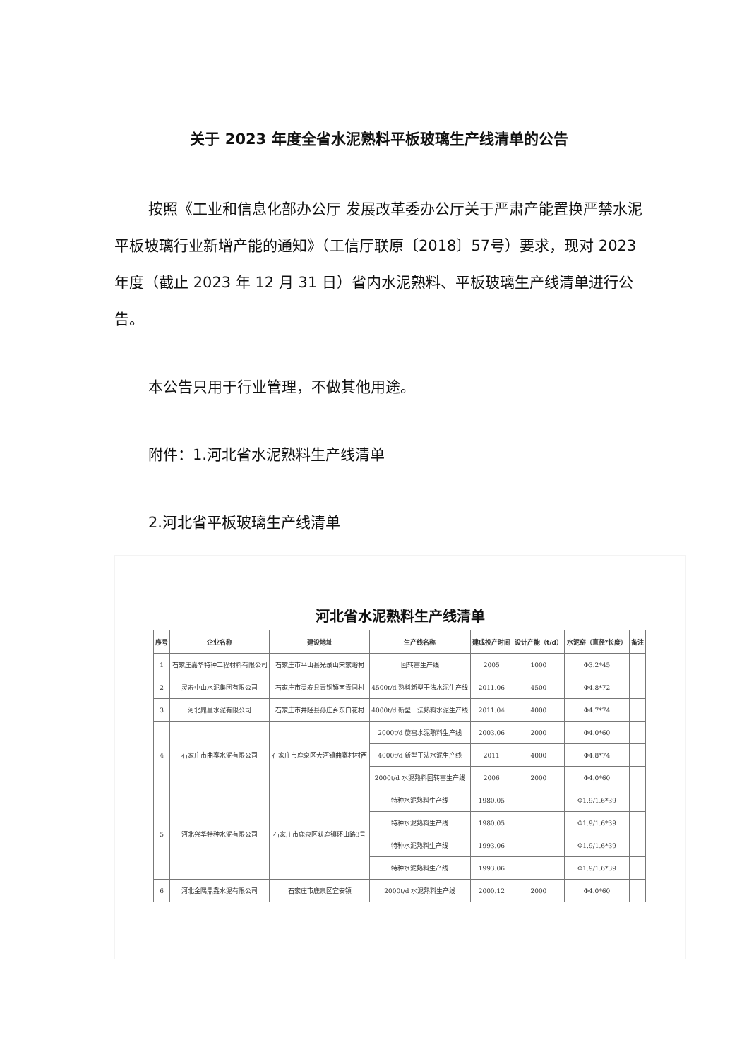关于 2023 年度全省水泥熟料平板玻璃生产线清单的公告
按照《工业和信息化部办公厅 发展改革委办公厅关于严肃产能置换严禁水泥平板坡璃行业新增产能的通知》（工信厅联原〔2018〕57号）要求，现对 2023 年度（截止 2023 年 12 月 31 日）省内水泥熟料、平板玻璃生产线清单进行公告。
本公告只用于行业管理，不做其他用途。
附件：1.河北省水泥熟料生产线清单
2.河北省平板玻璃生产线清单
河北省水泥熟料生产线清单
| 序号 | 企业名称 | 建设地址 | 生产线名称 | 建成投产时间 | 设计产能（t/d） | 水泥窑（直径*长度） | 备注 |
| --- | --- | --- | --- | --- | --- | --- | --- |
| 1 | 石家庄嘉华特种工程材料有限公司 | 石家庄市平山县光录山宋家峪村 | 回转窑生产线 | 2005 | 1000 | Φ3.2*45 | |
| 2 | 灵寿中山水泥集团有限公司 | 石家庄市灵寿县青铜镇南青同村 | 4500t/d 熟料新型干法水泥生产线 | 2011.06 | 4500 | Φ4.8*72 | |
| 3 | 河北鼎星水泥有限公司 | 石家庄市井陉县孙庄乡东白花村 | 4000t/d 新型干法熟料水泥生产线 | 2011.04 | 4000 | Φ4.7*74 | |
| 4 | 石家庄市曲寨水泥有限公司 | 石家庄市鹿泉区大河镇曲寨村村西 | 2000t/d 旋窑水泥熟料生产线 | 2003.06 | 2000 | Φ4.0*60 | |
| | | | 4000t/d 新型干法水泥生产线 | 2011 | 4000 | Φ4.8*74 | |
| | | | 2000t/d 水泥熟料回转窑生产线 | 2006 | 2000 | Φ4.0*60 | |
| 5 | 河北兴华特种水泥有限公司 | 石家庄市鹿泉区获鹿镇环山路3号 | 特种水泥熟料生产线 | 1980.05 | | Φ1.9/1.6*39 | |
| | | | 特种水泥熟料生产线 | 1980.05 | | Φ1.9/1.6*39 | |
| | | | 特种水泥熟料生产线 | 1993.06 | | Φ1.9/1.6*39 | |
| | | | 特种水泥熟料生产线 | 1993.06 | | Φ1.9/1.6*39 | |
| 6 | 河北金隅鼎鑫水泥有限公司 | 石家庄市鹿泉区宜安镇 | 2000t/d 水泥熟料生产线 | 2000.12 | 2000 | Φ4.0*60 | |